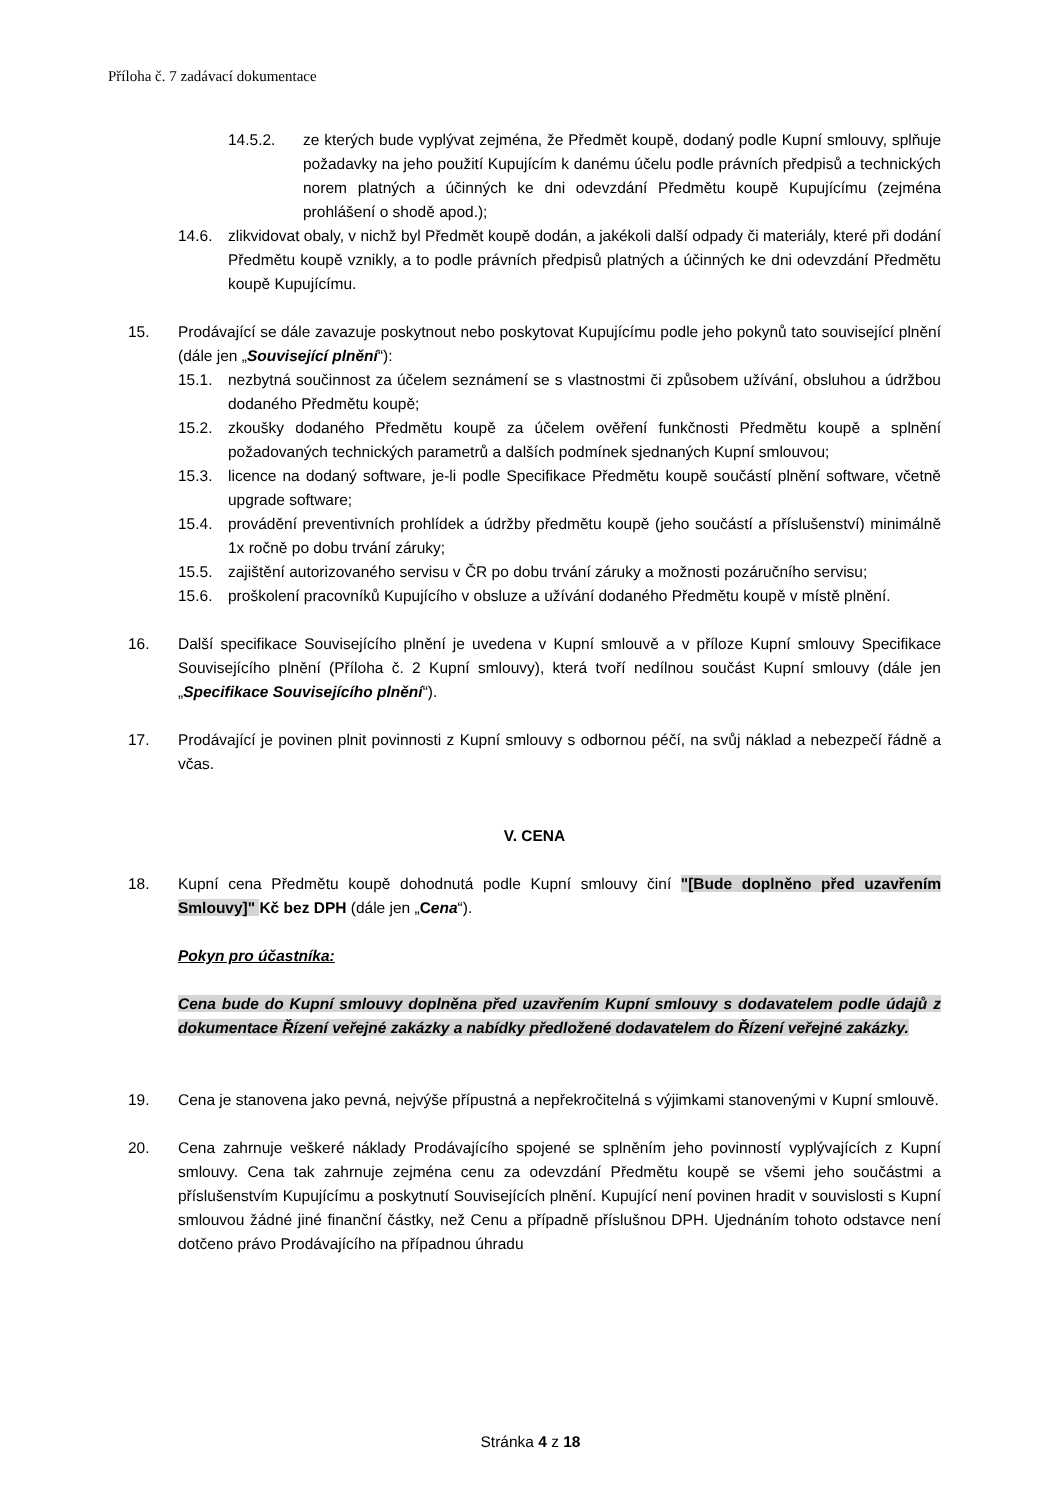Příloha č. 7 zadávací dokumentace
14.5.2. ze kterých bude vyplývat zejména, že Předmět koupě, dodaný podle Kupní smlouvy, splňuje požadavky na jeho použití Kupujícím k danému účelu podle právních předpisů a technických norem platných a účinných ke dni odevzdání Předmětu koupě Kupujícímu (zejména prohlášení o shodě apod.);
14.6. zlikvidovat obaly, v nichž byl Předmět koupě dodán, a jakékoli další odpady či materiály, které při dodání Předmětu koupě vznikly, a to podle právních předpisů platných a účinných ke dni odevzdání Předmětu koupě Kupujícímu.
15. Prodávající se dále zavazuje poskytnout nebo poskytovat Kupujícímu podle jeho pokynů tato související plnění (dále jen „Související plnění“):
15.1. nezbytná součinnost za účelem seznámení se s vlastnostmi či způsobem užívání, obsluhou a údržbou dodaného Předmětu koupě;
15.2. zkoušky dodaného Předmětu koupě za účelem ověření funkčnosti Předmětu koupě a splnění požadovaných technických parametrů a dalších podmínek sjednaných Kupní smlouvou;
15.3. licence na dodaný software, je-li podle Specifikace Předmětu koupě součástí plnění software, včetně upgrade software;
15.4. provádění preventivních prohlídek a údržby předmětu koupě (jeho součástí a příslušenství) minimálně 1x ročně po dobu trvání záruky;
15.5. zajištění autorizovaného servisu v ČR po dobu trvání záruky a možnosti pozáručního servisu;
15.6. proškolení pracovníků Kupujícího v obsluze a užívání dodaného Předmětu koupě v místě plnění.
16. Další specifikace Souvisejícího plnění je uvedena v Kupní smlouvě a v příloze Kupní smlouvy Specifikace Souvisejícího plnění (Příloha č. 2 Kupní smlouvy), která tvoří nedílnou součást Kupní smlouvy (dále jen „Specifikace Souvisejícího plnění“).
17. Prodávající je povinen plnit povinnosti z Kupní smlouvy s odbornou péčí, na svůj náklad a nebezpečí řádně a včas.
V. CENA
18. Kupní cena Předmětu koupě dohodnutá podle Kupní smlouvy činí "[Bude doplněno před uzavřením Smlouvy]" Kč bez DPH (dále jen „Cena“).
Pokyn pro účastníka:
Cena bude do Kupní smlouvy doplněna před uzavřením Kupní smlouvy s dodavatelem podle údajů z dokumentace Řízení veřejné zakázky a nabídky předložené dodavatelem do Řízení veřejné zakázky.
19. Cena je stanovena jako pevná, nejvýše přípustná a nepřekročitelná s výjimkami stanovenými v Kupní smlouvě.
20. Cena zahrnuje veškeré náklady Prodávajícího spojené se splněním jeho povinností vyplývajících z Kupní smlouvy. Cena tak zahrnuje zejména cenu za odevzdání Předmětu koupě se všemi jeho součástmi a příslušenstvím Kupujícímu a poskytnutí Souvisejících plnění. Kupující není povinen hradit v souvislosti s Kupní smlouvou žádné jiné finanční částky, než Cenu a případně příslušnou DPH. Ujednáním tohoto odstavce není dotčeno právo Prodávajícího na případnou úhradu
Stránka 4 z 18